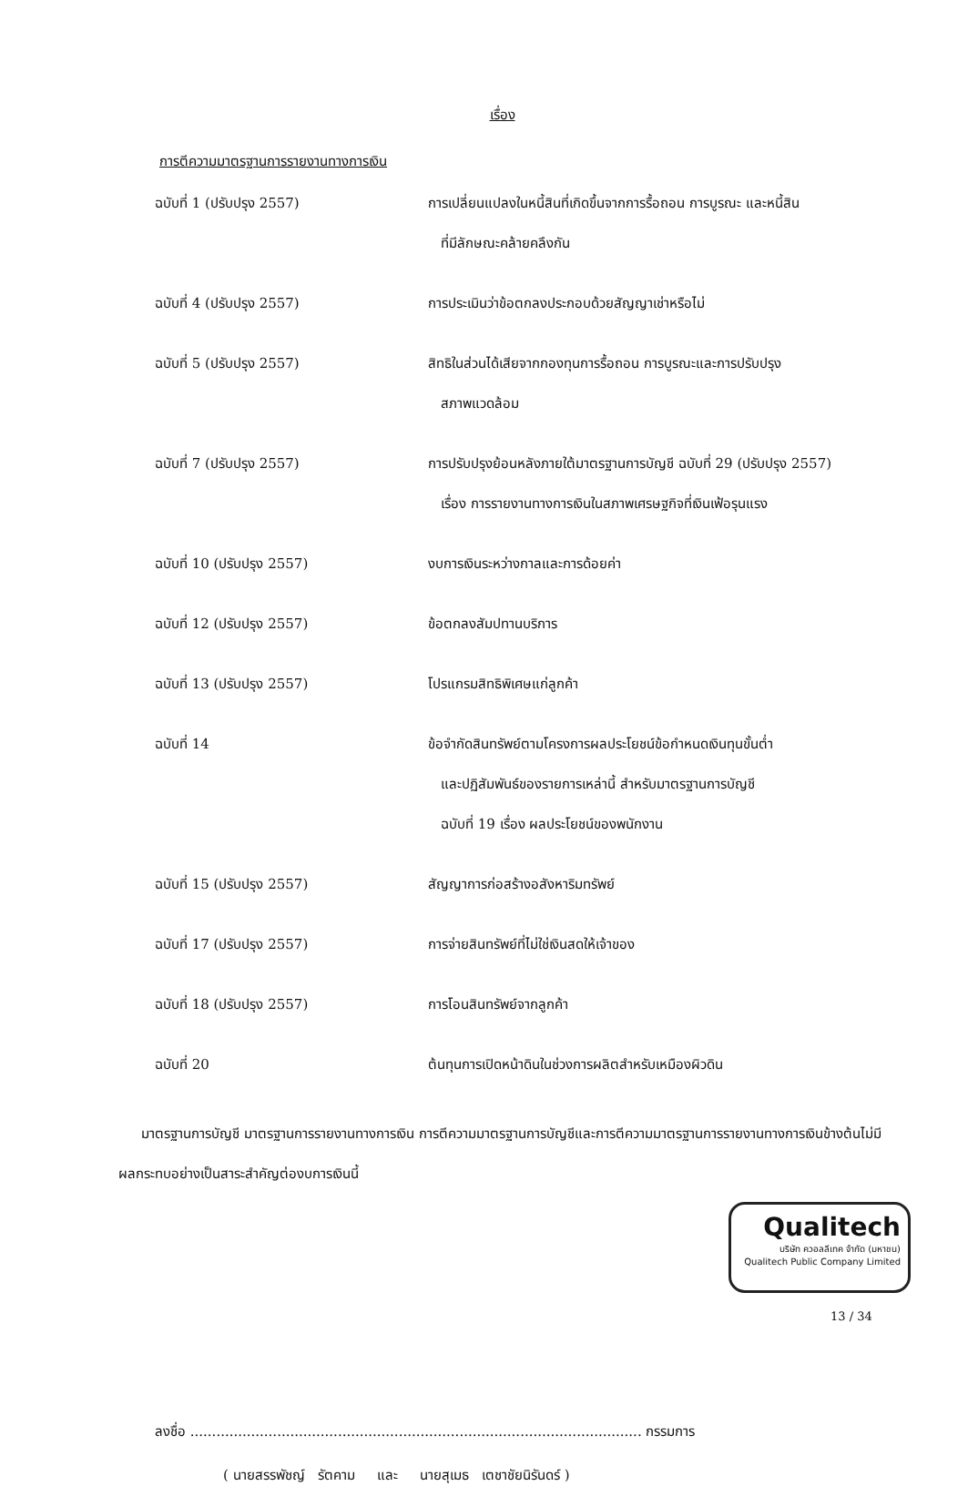เรื่อง
การตีความมาตรฐานการรายงานทางการเงิน
| ฉบับที่ 1 (ปรับปรุง 2557) | การเปลี่ยนแปลงในหนี้สินที่เกิดขึ้นจากการรื้อถอน การบูรณะ และหนี้สิน ที่มีลักษณะคล้ายคลึงกัน |
| ฉบับที่ 4 (ปรับปรุง 2557) | การประเมินว่าข้อตกลงประกอบด้วยสัญญาเช่าหรือไม่ |
| ฉบับที่ 5 (ปรับปรุง 2557) | สิทธิในส่วนได้เสียจากกองทุนการรื้อถอน การบูรณะและการปรับปรุง สภาพแวดล้อม |
| ฉบับที่ 7 (ปรับปรุง 2557) | การปรับปรุงย้อนหลังภายใต้มาตรฐานการบัญชี ฉบับที่ 29 (ปรับปรุง 2557) เรื่อง การรายงานทางการเงินในสภาพเศรษฐกิจที่เงินเฟ้อรุนแรง |
| ฉบับที่ 10 (ปรับปรุง 2557) | งบการเงินระหว่างกาลและการด้อยค่า |
| ฉบับที่ 12 (ปรับปรุง 2557) | ข้อตกลงสัมปทานบริการ |
| ฉบับที่ 13 (ปรับปรุง 2557) | โปรแกรมสิทธิพิเศษแก่ลูกค้า |
| ฉบับที่ 14 | ข้อจำกัดสินทรัพย์ตามโครงการผลประโยชน์ข้อกำหนดเงินทุนขั้นต่ำ และปฏิสัมพันธ์ของรายการเหล่านี้ สำหรับมาตรฐานการบัญชี ฉบับที่ 19 เรื่อง ผลประโยชน์ของพนักงาน |
| ฉบับที่ 15 (ปรับปรุง 2557) | สัญญาการก่อสร้างอสังหาริมทรัพย์ |
| ฉบับที่ 17 (ปรับปรุง 2557) | การจ่ายสินทรัพย์ที่ไม่ใช่เงินสดให้เจ้าของ |
| ฉบับที่ 18 (ปรับปรุง 2557) | การโอนสินทรัพย์จากลูกค้า |
| ฉบับที่ 20 | ต้นทุนการเปิดหน้าดินในช่วงการผลิตสำหรับเหมืองผิวดิน |
มาตรฐานการบัญชี มาตรฐานการรายงานทางการเงิน การตีความมาตรฐานการบัญชีและการตีความมาตรฐานการรายงานทางการเงินข้างต้นไม่มีผลกระทบอย่างเป็นสาระสำคัญต่องบการเงินนี้
ลงชื่อ ........................................................................................................ กรรมการ
( นายสรรพัชญ์ รัตคาม และ นายสุเมธ เตชาชัยนิรันดร์ )
Qualitech
บริษัท ควอลลีเทค จำกัด (มหาชน)
Qualitech Public Company Limited
13 / 34